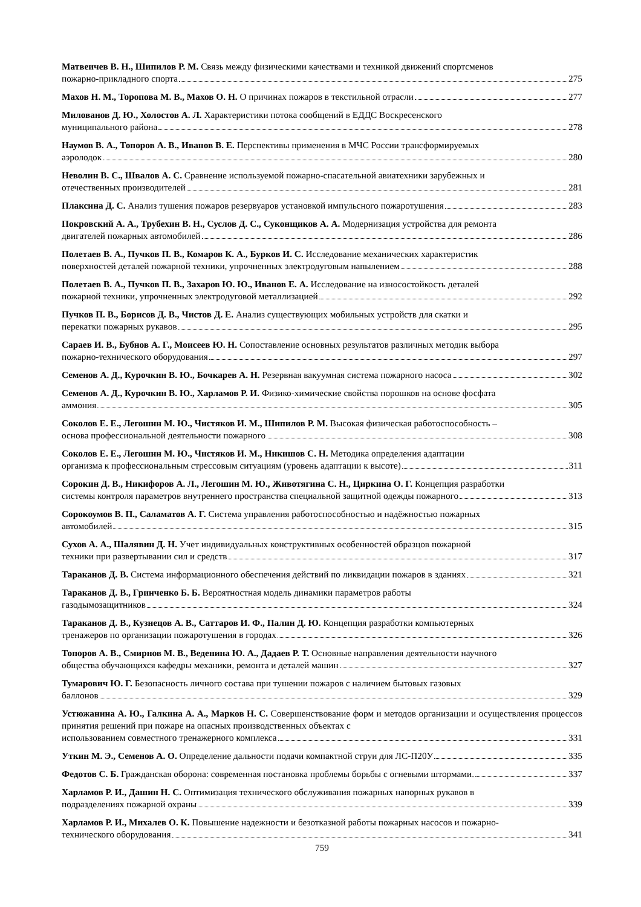Матвеичев В. Н., Шипилов Р. М. Связь между физическими качествами и техникой движений спортсменов
пожарно-прикладного спорта 275
Махов Н. М., Торопова М. В., Махов О. Н. О причинах пожаров в текстильной отрасли 277
Милованов Д. Ю., Холостов А. Л. Характеристики потока сообщений в ЕДДС Воскресенского
муниципального района 278
Наумов В. А., Топоров А. В., Иванов В. Е. Перспективы применения в МЧС России трансформируемых
аэролодок 280
Неволин В. С., Швалов А. С. Сравнение используемой пожарно-спасательной авиатехники зарубежных и
отечественных производителей 281
Плаксина Д. С. Анализ тушения пожаров резервуаров установкой импульсного пожаротушения 283
Покровский А. А., Трубехин В. Н., Суслов Д. С., Суконщиков А. А. Модернизация устройства для ремонта
двигателей пожарных автомобилей 286
Полетаев В. А., Пучков П. В., Комаров К. А., Бурков И. С. Исследование механических характеристик
поверхностей деталей пожарной техники, упрочненных электродуговым напылением 288
Полетаев В. А., Пучков П. В., Захаров Ю. Ю., Иванов Е. А. Исследование на износостойкость деталей
пожарной техники, упрочненных электродуговой металлизацией 292
Пучков П. В., Борисов Д. В., Чистов Д. Е. Анализ существующих мобильных устройств для скатки и
перекатки пожарных рукавов 295
Сараев И. В., Бубнов А. Г., Моисеев Ю. Н. Сопоставление основных результатов различных методик выбора
пожарно-технического оборудования 297
Семенов А. Д., Курочкин В. Ю., Бочкарев А. Н. Резервная вакуумная система пожарного насоса 302
Семенов А. Д., Курочкин В. Ю., Харламов Р. И. Физико-химические свойства порошков на основе фосфата
аммония 305
Соколов Е. Е., Легошин М. Ю., Чистяков И. М., Шипилов Р. М. Высокая физическая работоспособность –
основа профессиональной деятельности пожарного 308
Соколов Е. Е., Легошин М. Ю., Чистяков И. М., Никишов С. Н. Методика определения адаптации
организма к профессиональным стрессовым ситуациям (уровень адаптации к высоте) 311
Сорокин Д. В., Никифоров А. Л., Легошин М. Ю., Животягина С. Н., Циркина О. Г. Концепция разработки
системы контроля параметров внутреннего пространства специальной защитной одежды пожарного 313
Сорокоумов В. П., Саламатов А. Г. Система управления работоспособностью и надёжностью пожарных
автомобилей 315
Сухов А. А., Шалявин Д. Н. Учет индивидуальных конструктивных особенностей образцов пожарной
техники при развертывании сил и средств 317
Тараканов Д. В. Система информационного обеспечения действий по ликвидации пожаров в зданиях 321
Тараканов Д. В., Гринченко Б. Б. Вероятностная модель динамики параметров работы
газодымозащитников 324
Тараканов Д. В., Кузнецов А. В., Саттаров И. Ф., Палин Д. Ю. Концепция разработки компьютерных
тренажеров по организации пожаротушения в городах 326
Топоров А. В., Смирнов М. В., Веденина Ю. А., Дадаев Р. Т. Основные направления деятельности научного
общества обучающихся кафедры механики, ремонта и деталей машин 327
Тумарович Ю. Г. Безопасность личного состава при тушении пожаров с наличием бытовых газовых
баллонов 329
Устюжанина А. Ю., Галкина А. А., Марков Н. С. Совершенствование форм и методов организации и осуществления процессов принятия решений при пожаре на опасных производственных объектах с
использованием совместного тренажерного комплекса 331
Уткин М. Э., Семенов А. О. Определение дальности подачи компактной струи для ЛС-П20У 335
Федотов С. Б. Гражданская оборона: современная постановка проблемы борьбы с огневыми штормами. 337
Харламов Р. И., Дашин Н. С. Оптимизация технического обслуживания пожарных напорных рукавов в
подразделениях пожарной охраны 339
Харламов Р. И., Михалев О. К. Повышение надежности и безотказной работы пожарных насосов и пожарно-
технического оборудования 341
759